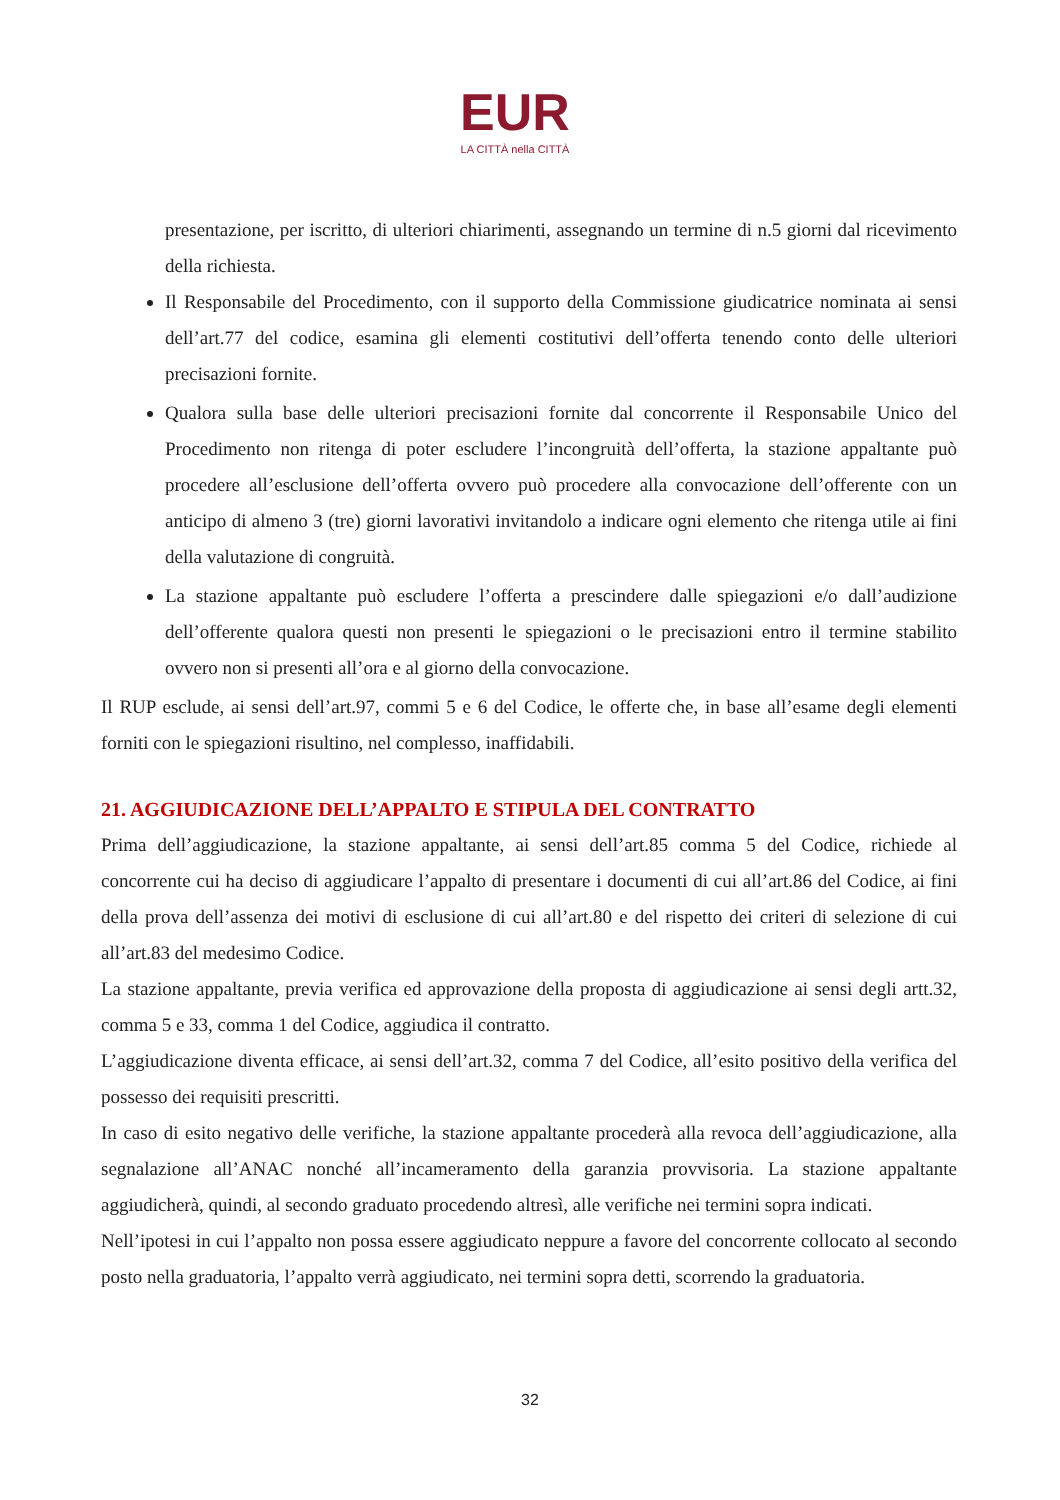EUR
LA CITTÀ nella CITTÀ
presentazione, per iscritto, di ulteriori chiarimenti, assegnando un termine di n.5 giorni dal ricevimento della richiesta.
Il Responsabile del Procedimento, con il supporto della Commissione giudicatrice nominata ai sensi dell’art.77 del codice, esamina gli elementi costitutivi dell’offerta tenendo conto delle ulteriori precisazioni fornite.
Qualora sulla base delle ulteriori precisazioni fornite dal concorrente il Responsabile Unico del Procedimento non ritenga di poter escludere l’incongruità dell’offerta, la stazione appaltante può procedere all’esclusione dell’offerta ovvero può procedere alla convocazione dell’offerente con un anticipo di almeno 3 (tre) giorni lavorativi invitandolo a indicare ogni elemento che ritenga utile ai fini della valutazione di congruità.
La stazione appaltante può escludere l’offerta a prescindere dalle spiegazioni e/o dall’audizione dell’offerente qualora questi non presenti le spiegazioni o le precisazioni entro il termine stabilito ovvero non si presenti all’ora e al giorno della convocazione.
Il RUP esclude, ai sensi dell’art.97, commi 5 e 6 del Codice, le offerte che, in base all’esame degli elementi forniti con le spiegazioni risultino, nel complesso, inaffidabili.
21. AGGIUDICAZIONE DELL’APPALTO E STIPULA DEL CONTRATTO
Prima dell’aggiudicazione, la stazione appaltante, ai sensi dell’art.85 comma 5 del Codice, richiede al concorrente cui ha deciso di aggiudicare l’appalto di presentare i documenti di cui all’art.86 del Codice, ai fini della prova dell’assenza dei motivi di esclusione di cui all’art.80 e del rispetto dei criteri di selezione di cui all’art.83 del medesimo Codice.
La stazione appaltante, previa verifica ed approvazione della proposta di aggiudicazione ai sensi degli artt.32, comma 5 e 33, comma 1 del Codice, aggiudica il contratto.
L’aggiudicazione diventa efficace, ai sensi dell’art.32, comma 7 del Codice, all’esito positivo della verifica del possesso dei requisiti prescritti.
In caso di esito negativo delle verifiche, la stazione appaltante procederà alla revoca dell’aggiudicazione, alla segnalazione all’ANAC nonché all’incameramento della garanzia provvisoria. La stazione appaltante aggiudicherà, quindi, al secondo graduato procedendo altresì, alle verifiche nei termini sopra indicati.
Nell’ipotesi in cui l’appalto non possa essere aggiudicato neppure a favore del concorrente collocato al secondo posto nella graduatoria, l’appalto verrà aggiudicato, nei termini sopra detti, scorrendo la graduatoria.
32